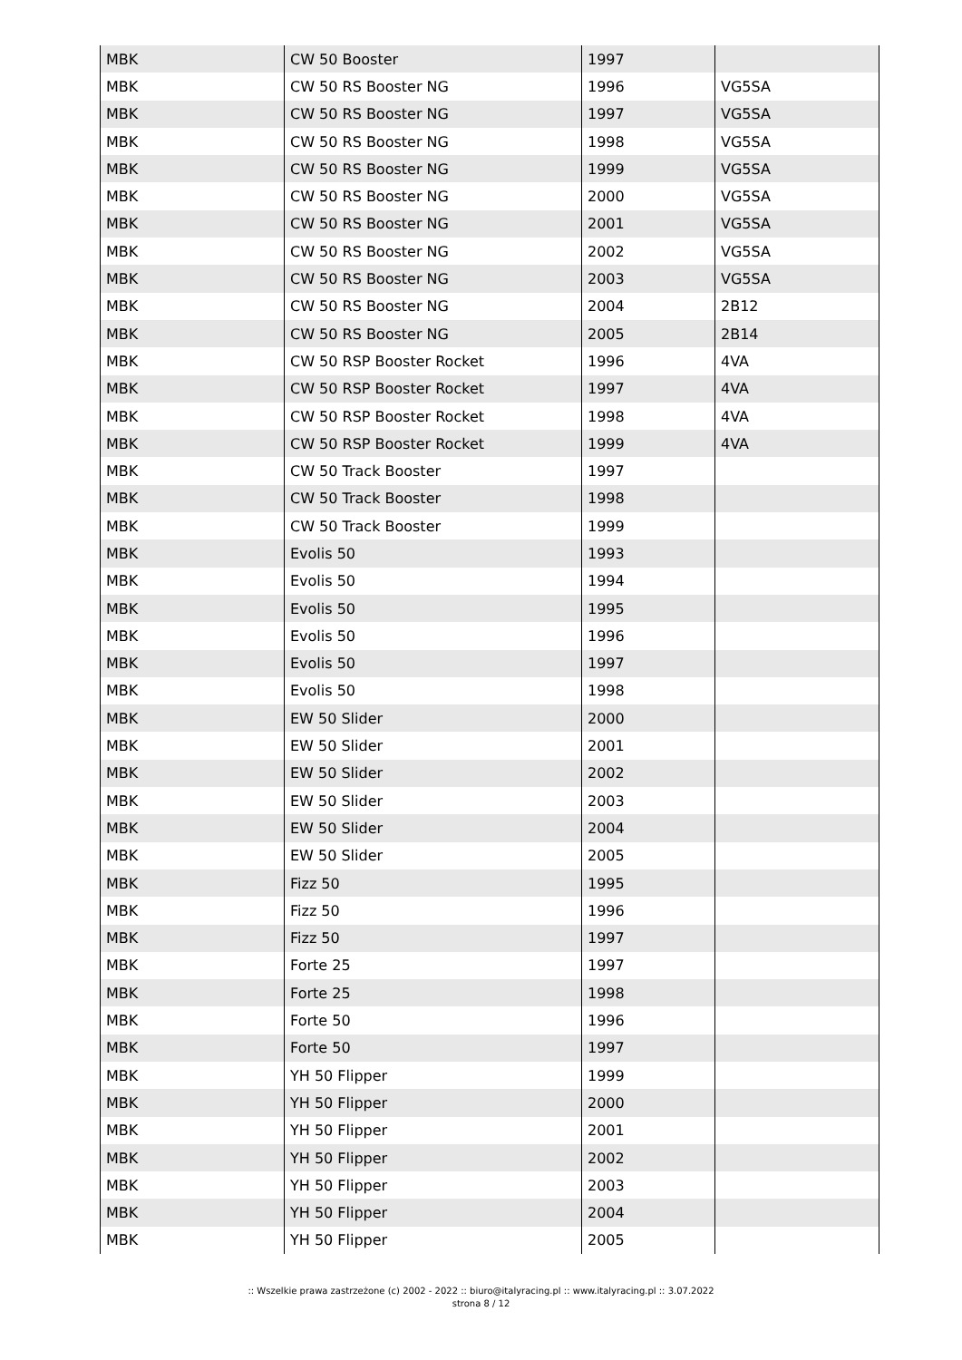| MBK | CW 50 Booster | 1997 | |
| MBK | CW 50 RS Booster NG | 1996 | VG5SA |
| MBK | CW 50 RS Booster NG | 1997 | VG5SA |
| MBK | CW 50 RS Booster NG | 1998 | VG5SA |
| MBK | CW 50 RS Booster NG | 1999 | VG5SA |
| MBK | CW 50 RS Booster NG | 2000 | VG5SA |
| MBK | CW 50 RS Booster NG | 2001 | VG5SA |
| MBK | CW 50 RS Booster NG | 2002 | VG5SA |
| MBK | CW 50 RS Booster NG | 2003 | VG5SA |
| MBK | CW 50 RS Booster NG | 2004 | 2B12 |
| MBK | CW 50 RS Booster NG | 2005 | 2B14 |
| MBK | CW 50 RSP Booster Rocket | 1996 | 4VA |
| MBK | CW 50 RSP Booster Rocket | 1997 | 4VA |
| MBK | CW 50 RSP Booster Rocket | 1998 | 4VA |
| MBK | CW 50 RSP Booster Rocket | 1999 | 4VA |
| MBK | CW 50 Track Booster | 1997 | |
| MBK | CW 50 Track Booster | 1998 | |
| MBK | CW 50 Track Booster | 1999 | |
| MBK | Evolis 50 | 1993 | |
| MBK | Evolis 50 | 1994 | |
| MBK | Evolis 50 | 1995 | |
| MBK | Evolis 50 | 1996 | |
| MBK | Evolis 50 | 1997 | |
| MBK | Evolis 50 | 1998 | |
| MBK | EW 50 Slider | 2000 | |
| MBK | EW 50 Slider | 2001 | |
| MBK | EW 50 Slider | 2002 | |
| MBK | EW 50 Slider | 2003 | |
| MBK | EW 50 Slider | 2004 | |
| MBK | EW 50 Slider | 2005 | |
| MBK | Fizz 50 | 1995 | |
| MBK | Fizz 50 | 1996 | |
| MBK | Fizz 50 | 1997 | |
| MBK | Forte 25 | 1997 | |
| MBK | Forte 25 | 1998 | |
| MBK | Forte 50 | 1996 | |
| MBK | Forte 50 | 1997 | |
| MBK | YH 50 Flipper | 1999 | |
| MBK | YH 50 Flipper | 2000 | |
| MBK | YH 50 Flipper | 2001 | |
| MBK | YH 50 Flipper | 2002 | |
| MBK | YH 50 Flipper | 2003 | |
| MBK | YH 50 Flipper | 2004 | |
| MBK | YH 50 Flipper | 2005 | |
:: Wszelkie prawa zastrzeżone (c) 2002 - 2022 :: biuro@italyracing.pl :: www.italyracing.pl :: 3.07.2022
strona 8 / 12